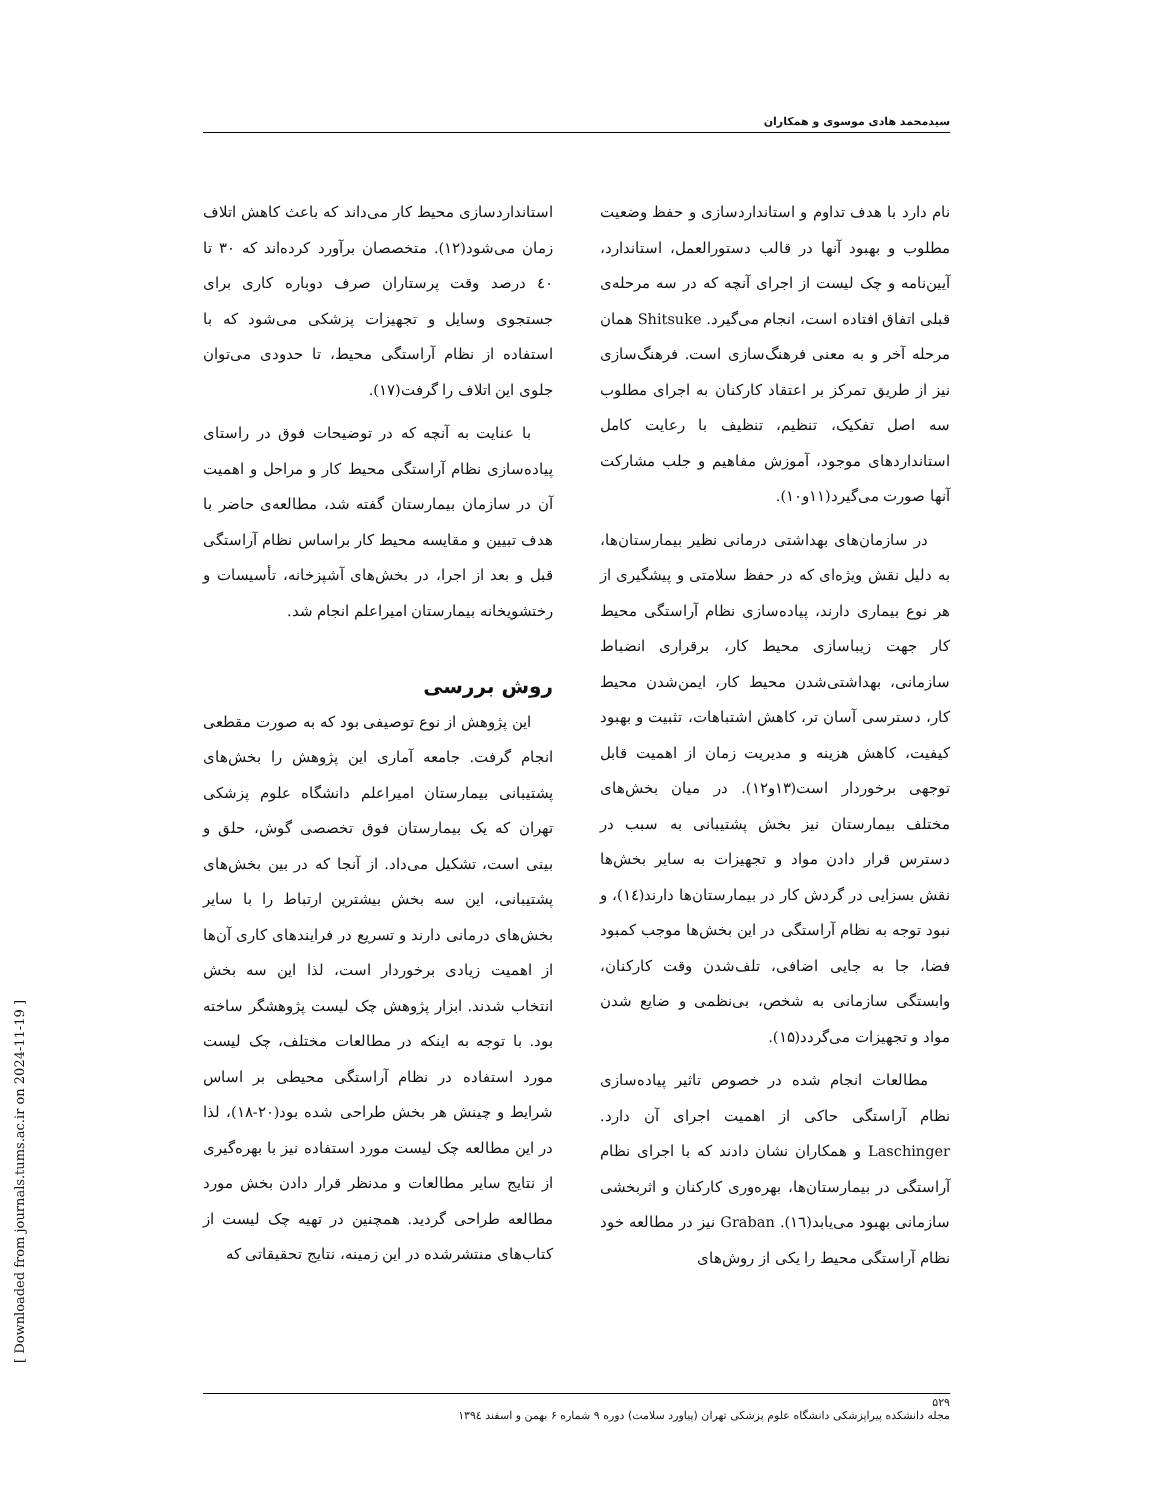سیدمحمد هادی موسوی و همکاران
نام دارد با هدف تداوم و استانداردسازی و حفظ وضعیت مطلوب و بهبود آنها در قالب دستورالعمل، استاندارد، آیین‌نامه و چک لیست از اجرای آنچه که در سه مرحله‌ی قبلی اتفاق افتاده است، انجام می‌گیرد. Shitsuke همان مرحله آخر و به معنی فرهنگ‌سازی است. فرهنگ‌سازی نیز از طریق تمرکز بر اعتقاد کارکنان به اجرای مطلوب سه اصل تفکیک، تنظیم، تنظیف با رعایت کامل استانداردهای موجود، آموزش مفاهیم و جلب مشارکت آنها صورت می‌گیرد(۱۱و۱۰).
در سازمان‌های بهداشتی درمانی نظیر بیمارستان‌ها، به دلیل نقش ویژه‌ای که در حفظ سلامتی و پیشگیری از هر نوع بیماری دارند، پیاده‌سازی نظام آراستگی محیط کار جهت زیباسازی محیط کار، برقراری انضباط سازمانی، بهداشتی‌شدن محیط کار، ایمن‌شدن محیط کار، دسترسی آسان تر، کاهش اشتباهات، تثبیت و بهبود کیفیت، کاهش هزینه و مدیریت زمان از اهمیت قابل توجهی برخوردار است(۱۳و۱۲). در میان بخش‌های مختلف بیمارستان نیز بخش پشتیبانی به سبب در دسترس قرار دادن مواد و تجهیزات به سایر بخش‌ها نقش بسزایی در گردش کار در بیمارستان‌ها دارند(۱٤)، و نبود توجه به نظام آراستگی در این بخش‌ها موجب کمبود فضا، جا به جایی اضافی، تلف‌شدن وقت کارکنان، وابستگی سازمانی به شخص، بی‌نظمی و ضایع شدن مواد و تجهیزات می‌گردد(۱۵).
مطالعات انجام شده در خصوص تاثیر پیاده‌سازی نظام آراستگی حاکی از اهمیت اجرای آن دارد. Laschinger و همکاران نشان دادند که با اجرای نظام آراستگی در بیمارستان‌ها، بهره‌وری کارکنان و اثربخشی سازمانی بهبود می‌یابد(۱٦). Graban نیز در مطالعه خود نظام آراستگی محیط را یکی از روش‌های
استانداردسازی محیط کار می‌داند که باعث کاهش اتلاف زمان می‌شود(۱۲). متخصصان برآورد کرده‌اند که ۳۰ تا ٤۰ درصد وقت پرستاران صرف دوباره کاری برای جستجوی وسایل و تجهیزات پزشکی می‌شود که با استفاده از نظام آراستگی محیط، تا حدودی می‌توان جلوی این اتلاف را گرفت(۱۷).
با عنایت به آنچه که در توضیحات فوق در راستای پیاده‌سازی نظام آراستگی محیط کار و مراحل و اهمیت آن در سازمان بیمارستان گفته شد، مطالعه‌ی حاضر با هدف تبیین و مقایسه محیط کار براساس نظام آراستگی قبل و بعد از اجرا، در بخش‌های آشپزخانه، تأسیسات و رختشویخانه بیمارستان امیراعلم انجام شد.
روش بررسی
این پژوهش از نوع توصیفی بود که به صورت مقطعی انجام گرفت. جامعه آماری این پژوهش را بخش‌های پشتیبانی بیمارستان امیراعلم دانشگاه علوم پزشکی تهران که یک بیمارستان فوق تخصصی گوش، حلق و بینی است، تشکیل می‌داد. از آنجا که در بین بخش‌های پشتیبانی، این سه بخش بیشترین ارتباط را با سایر بخش‌های درمانی دارند و تسریع در فرایندهای کاری آن‌ها از اهمیت زیادی برخوردار است، لذا این سه بخش انتخاب شدند. ابزار پژوهش چک لیست پژوهشگر ساخته بود. با توجه به اینکه در مطالعات مختلف، چک لیست مورد استفاده در نظام آراستگی محیطی بر اساس شرایط و چینش هر بخش طراحی شده بود(۲۰-۱۸)، لذا در این مطالعه چک لیست مورد استفاده نیز با بهره‌گیری از نتایج سایر مطالعات و مدنظر قرار دادن بخش مورد مطالعه طراحی گردید. همچنین در تهیه چک لیست از کتاب‌های منتشرشده در این زمینه، نتایج تحقیقاتی که
۵۲۹
مجله دانشکده پیراپزشکی دانشگاه علوم پزشکی تهران (پیاورد سلامت) دوره ۹ شماره ۶ بهمن و اسفند ۱۳۹٤
[ Downloaded from journals.tums.ac.ir on 2024-11-19 ]